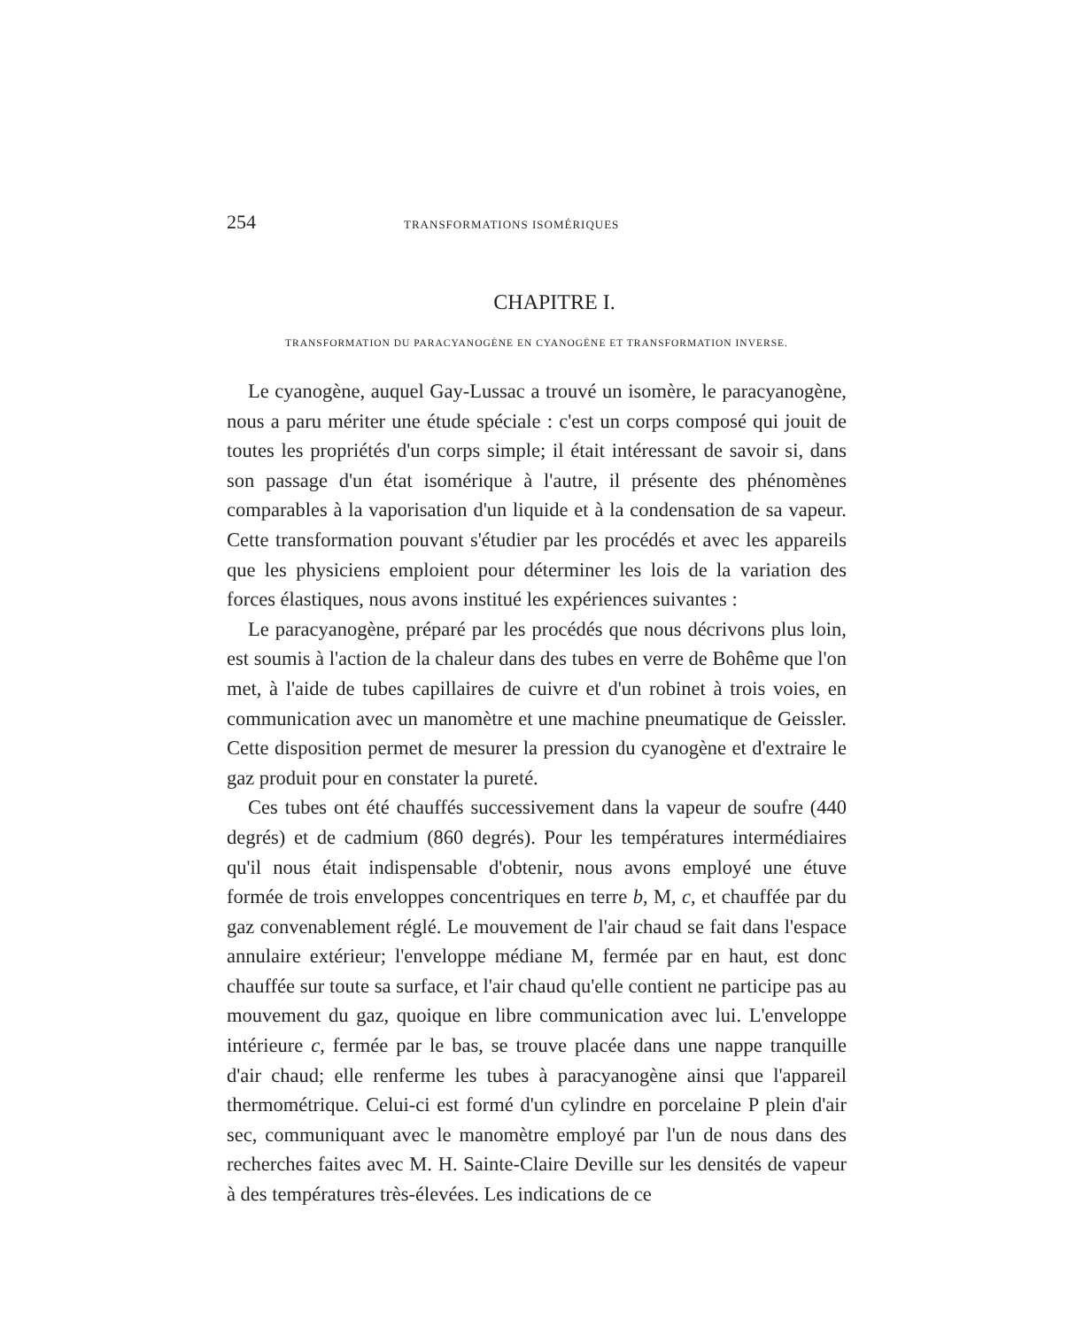254 TRANSFORMATIONS ISOMÉRIQUES
CHAPITRE I.
TRANSFORMATION DU PARACYANOGÈNE EN CYANOGÈNE ET TRANSFORMATION INVERSE.
Le cyanogène, auquel Gay-Lussac a trouvé un isomère, le paracyanogène, nous a paru mériter une étude spéciale : c'est un corps composé qui jouit de toutes les propriétés d'un corps simple; il était intéressant de savoir si, dans son passage d'un état isomérique à l'autre, il présente des phénomènes comparables à la vaporisation d'un liquide et à la condensation de sa vapeur. Cette transformation pouvant s'étudier par les procédés et avec les appareils que les physiciens emploient pour déterminer les lois de la variation des forces élastiques, nous avons institué les expériences suivantes :
Le paracyanogène, préparé par les procédés que nous décrivons plus loin, est soumis à l'action de la chaleur dans des tubes en verre de Bohême que l'on met, à l'aide de tubes capillaires de cuivre et d'un robinet à trois voies, en communication avec un manomètre et une machine pneumatique de Geissler. Cette disposition permet de mesurer la pression du cyanogène et d'extraire le gaz produit pour en constater la pureté.
Ces tubes ont été chauffés successivement dans la vapeur de soufre (440 degrés) et de cadmium (860 degrés). Pour les températures intermédiaires qu'il nous était indispensable d'obtenir, nous avons employé une étuve formée de trois enveloppes concentriques en terre b, M, c, et chauffée par du gaz convenablement réglé. Le mouvement de l'air chaud se fait dans l'espace annulaire extérieur; l'enveloppe médiane M, fermée par en haut, est donc chauffée sur toute sa surface, et l'air chaud qu'elle contient ne participe pas au mouvement du gaz, quoique en libre communication avec lui. L'enveloppe intérieure c, fermée par le bas, se trouve placée dans une nappe tranquille d'air chaud; elle renferme les tubes à paracyanogène ainsi que l'appareil thermométrique. Celui-ci est formé d'un cylindre en porcelaine P plein d'air sec, communiquant avec le manomètre employé par l'un de nous dans des recherches faites avec M. H. Sainte-Claire Deville sur les densités de vapeur à des températures très-élevées. Les indications de ce